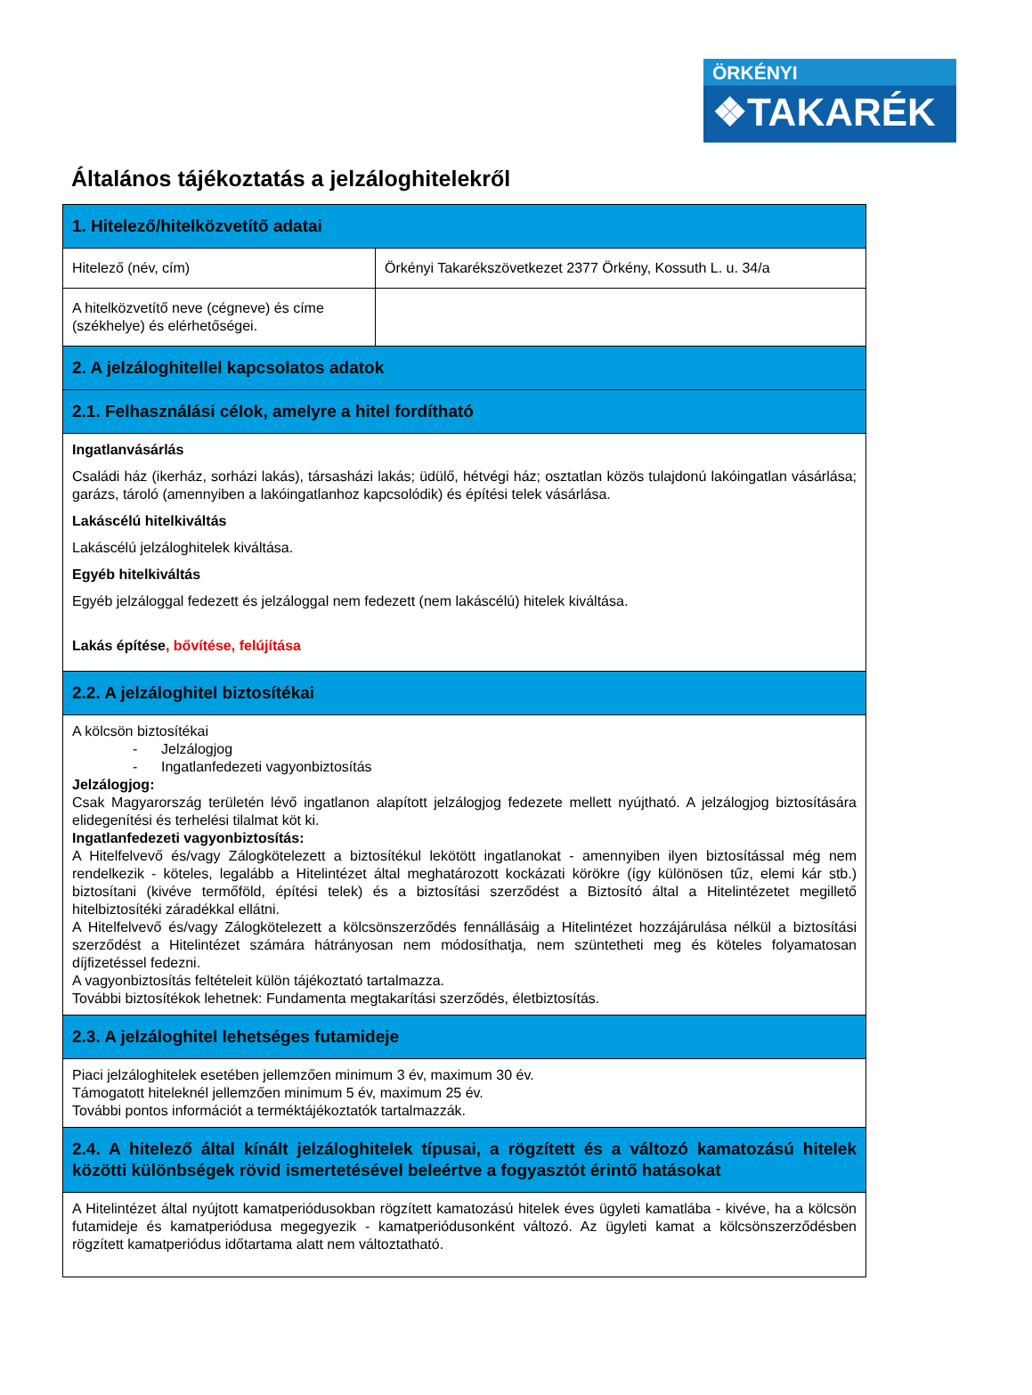ÖRKÉNYI
❖TAKARÉK
Általános tájékoztatás a jelzáloghitelekről
| 1. Hitelező/hitelközvetítő adatai | |
| Hitelező (név, cím) | Örkényi Takarékszövetkezet 2377 Örkény, Kossuth L. u. 34/a |
| A hitelközvetítő neve (cégneve) és címe (székhelye) és elérhetőségei. | |
| 2. A jelzáloghitellel kapcsolatos adatok | |
| 2.1. Felhasználási célok, amelyre a hitel fordítható | |
| Ingatlanvásárlás Családi ház (ikerház, sorházi lakás), társasházi lakás; üdülő, hétvégi ház; osztatlan közös tulajdonú lakóingatlan vásárlása; garázs, tároló (amennyiben a lakóingatlanhoz kapcsolódik) és építési telek vásárlása. Lakáscélú hitelkiváltás Lakáscélú jelzáloghitelek kiváltása. Egyéb hitelkiváltás Egyéb jelzáloggal fedezett és jelzáloggal nem fedezett (nem lakáscélú) hitelek kiváltása. Lakás építése , bővítése, felújítása | |
| 2.2. A jelzáloghitel biztosítékai | |
| A kölcsön biztosítékai - Jelzálogjog - Ingatlanfedezeti vagyonbiztosítás Jelzálogjog: Csak Magyarország területén lévő ingatlanon alapított jelzálogjog fedezete mellett nyújtható. A jelzálogjog biztosítására elidegenítési és terhelési tilalmat köt ki. Ingatlanfedezeti vagyonbiztosítás: A Hitelfelvevő és/vagy Zálogkötelezett a biztosítékul lekötött ingatlanokat - amennyiben ilyen biztosítással még nem rendelkezik - köteles, legalább a Hitelintézet által meghatározott kockázati körökre (így különösen tűz, elemi kár stb.) biztosítani (kivéve termőföld, építési telek) és a biztosítási szerződést a Biztosító által a Hitelintézetet megillető hitelbiztosítéki záradékkal ellátni. A Hitelfelvevő és/vagy Zálogkötelezett a kölcsönszerződés fennállásáig a Hitelintézet hozzájárulása nélkül a biztosítási szerződést a Hitelintézet számára hátrányosan nem módosíthatja, nem szüntetheti meg és köteles folyamatosan díjfizetéssel fedezni. A vagyonbiztosítás feltételeit külön tájékoztató tartalmazza. További biztosítékok lehetnek: Fundamenta megtakarítási szerződés, életbiztosítás. | |
| 2.3. A jelzáloghitel lehetséges futamideje | |
| Piaci jelzáloghitelek esetében jellemzően minimum 3 év, maximum 30 év. Támogatott hiteleknél jellemzően minimum 5 év, maximum 25 év. További pontos információt a terméktájékoztatók tartalmazzák. | |
| 2.4. A hitelező által kínált jelzáloghitelek típusai, a rögzített és a változó kamatozású hitelek közötti különbségek rövid ismertetésével beleértve a fogyasztót érintő hatásokat | |
| A Hitelintézet által nyújtott kamatperiódusokban rögzített kamatozású hitelek éves ügyleti kamatlába - kivéve, ha a kölcsön futamideje és kamatperiódusa megegyezik - kamatperiódusonként változó. Az ügyleti kamat a kölcsönszerződésben rögzített kamatperiódus időtartama alatt nem változtatható. | |